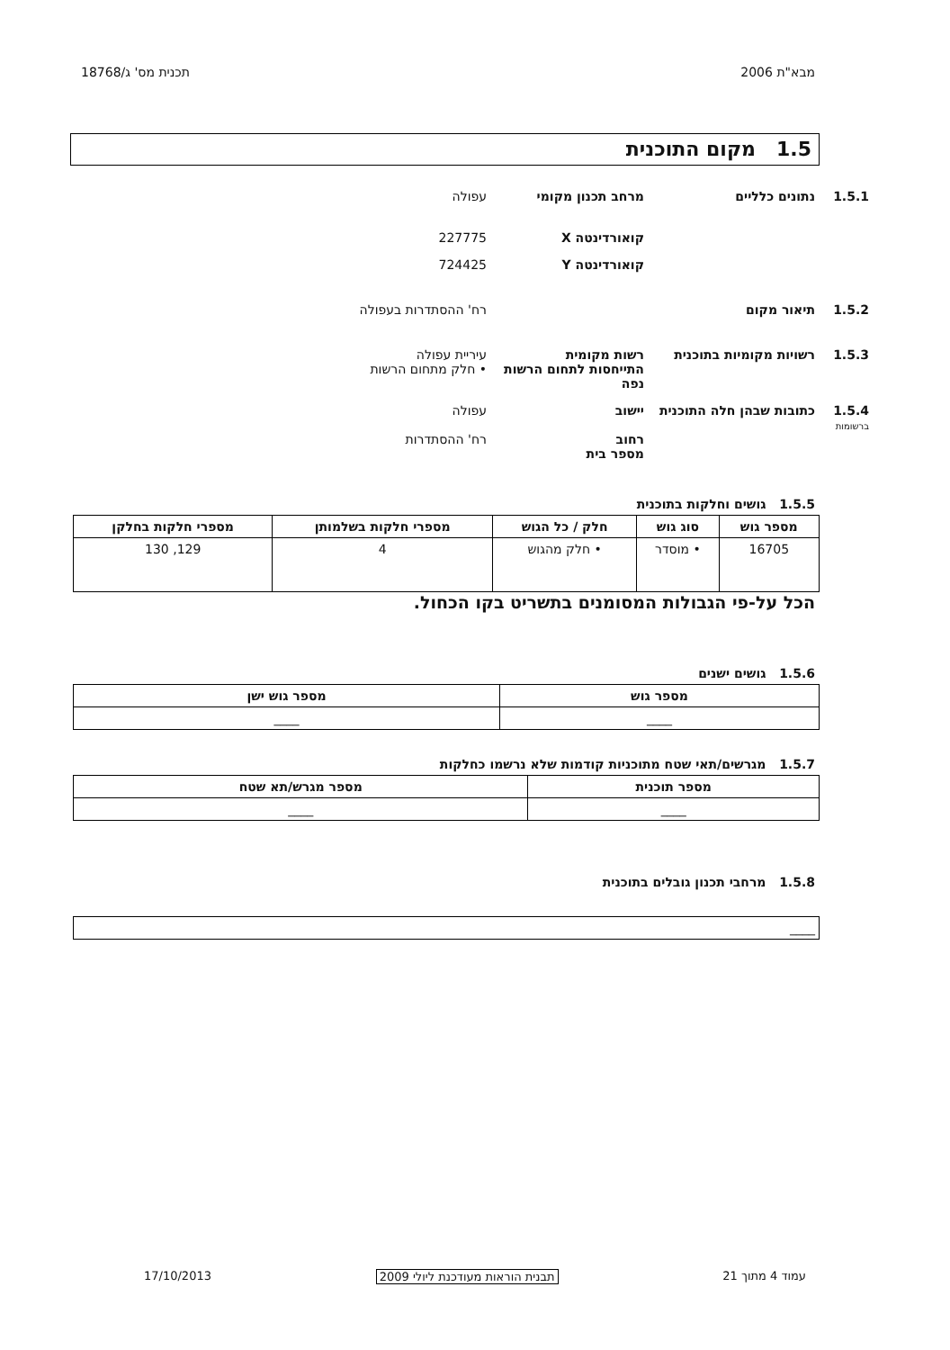מבא"ת 2006 תכנית מס' ג/18768
1.5 מקום התוכנית
1.5.1 נתונים כלליים מרחב תכנון מקומי עפולה
קואורדינטה X 227775
קואורדינטה Y 724425
1.5.2 תיאור מקום רח' ההסתדרות בעפולה
1.5.3 רשויות מקומיות בתוכנית רשות מקומית
התייחסות לתחום הרשות
נפה
עיריית עפולה
• חלק מתחום הרשות
1.5.4
ברשומות
כתובות שבהן חלה התוכנית
יישוב
רחוב
מספר בית
עפולה
רח' ההסתדרות
1.5.5 גושים וחלקות בתוכנית
| מספר גוש | סוג גוש | חלק / כל הגוש | מספרי חלקות בשלמותן | מספרי חלקות בחלקן |
| --- | --- | --- | --- | --- |
| 16705 | • מוסדר | • חלק מהגוש | 4 | 129, 130 |
הכל על-פי הגבולות המסומנים בתשריט בקו הכחול.
1.5.6 גושים ישנים
| מספר גוש | מספר גוש ישן |
| --- | --- |
| ____ | ____ |
1.5.7 מגרשים/תאי שטח מתוכניות קודמות שלא נרשמו כחלקות
| מספר תוכנית | מספר מגרש/תא שטח |
| --- | --- |
| ____ | ____ |
1.5.8 מרחבי תכנון גובלים בתוכנית
| ____ |
עמוד 4 מתוך 21 תבנית הוראות מעודכנת ליולי 2009 17/10/2013